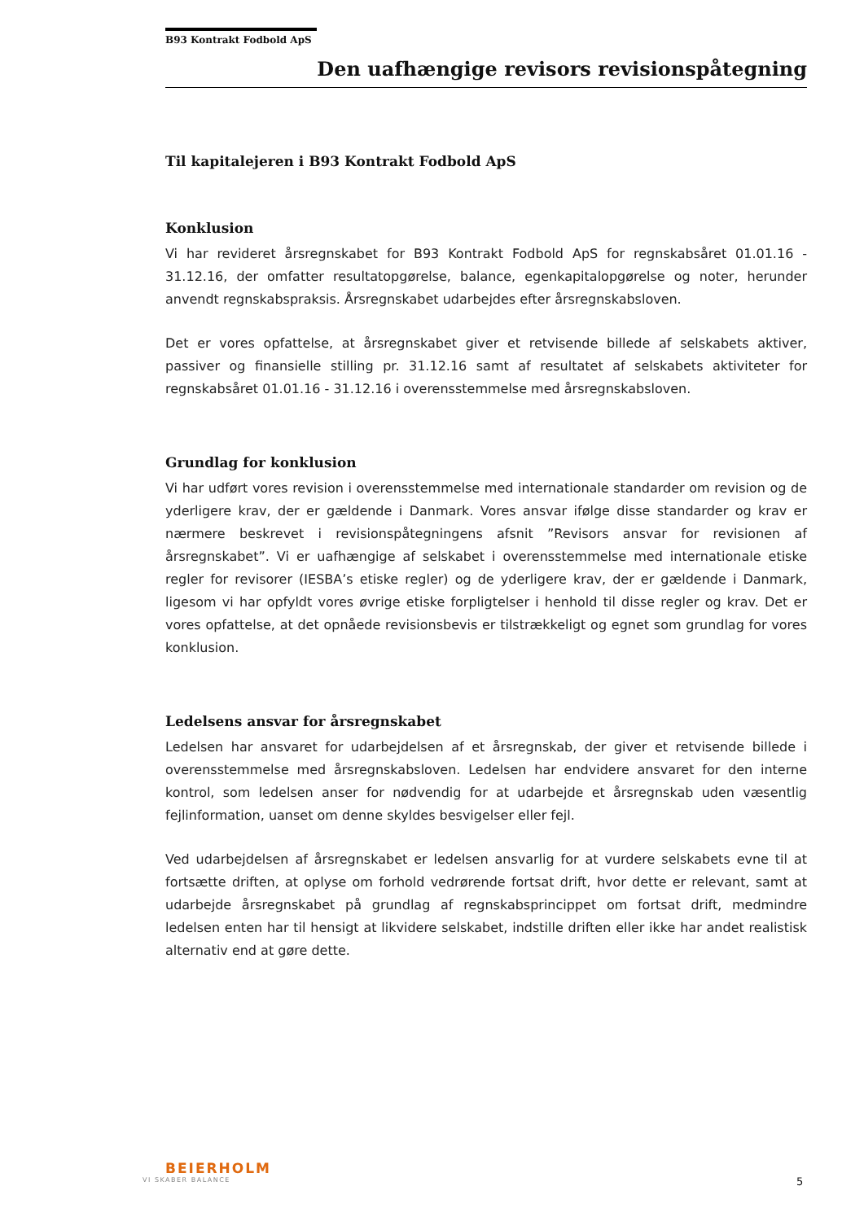B93 Kontrakt Fodbold ApS
Den uafhængige revisors revisionspåtegning
Til kapitalejeren i B93 Kontrakt Fodbold ApS
Konklusion
Vi har revideret årsregnskabet for B93 Kontrakt Fodbold ApS for regnskabsåret 01.01.16 - 31.12.16, der omfatter resultatopgørelse, balance, egenkapitalopgørelse og noter, herunder anvendt regnskabspraksis. Årsregnskabet udarbejdes efter årsregnskabsloven.
Det er vores opfattelse, at årsregnskabet giver et retvisende billede af selskabets aktiver, passiver og finansielle stilling pr. 31.12.16 samt af resultatet af selskabets aktiviteter for regnskabsåret 01.01.16 - 31.12.16 i overensstemmelse med årsregnskabsloven.
Grundlag for konklusion
Vi har udført vores revision i overensstemmelse med internationale standarder om revision og de yderligere krav, der er gældende i Danmark. Vores ansvar ifølge disse standarder og krav er nærmere beskrevet i revisionspåtegningens afsnit ”Revisors ansvar for revisionen af årsregnskabet”. Vi er uafhængige af selskabet i overensstemmelse med internationale etiske regler for revisorer (IESBA’s etiske regler) og de yderligere krav, der er gældende i Danmark, ligesom vi har opfyldt vores øvrige etiske forpligtelser i henhold til disse regler og krav. Det er vores opfattelse, at det opnåede revisionsbevis er tilstrækkeligt og egnet som grundlag for vores konklusion.
Ledelsens ansvar for årsregnskabet
Ledelsen har ansvaret for udarbejdelsen af et årsregnskab, der giver et retvisende billede i overensstemmelse med årsregnskabsloven. Ledelsen har endvidere ansvaret for den interne kontrol, som ledelsen anser for nødvendig for at udarbejde et årsregnskab uden væsentlig fejlinformation, uanset om denne skyldes besvigelser eller fejl.
Ved udarbejdelsen af årsregnskabet er ledelsen ansvarlig for at vurdere selskabets evne til at fortsætte driften, at oplyse om forhold vedrørende fortsat drift, hvor dette er relevant, samt at udarbejde årsregnskabet på grundlag af regnskabsprincippet om fortsat drift, medmindre ledelsen enten har til hensigt at likvidere selskabet, indstille driften eller ikke har andet realistisk alternativ end at gøre dette.
BEIERHOLM
VI SKABER BALANCE
5